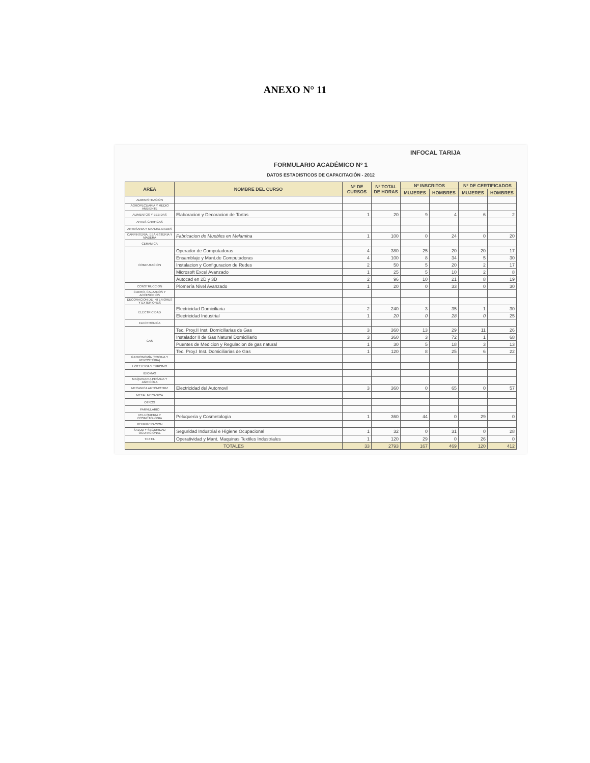ANEXO N° 11
INFOCAL TARIJA
FORMULARIO ACADÉMICO Nº 1
DATOS ESTADISTICOS DE CAPACITACIÓN - 2012
| AREA | NOMBRE DEL CURSO | Nº DE CURSOS | Nº TOTAL DE HORAS | Nº INSCRITOS | | Nº DE CERTIFICADOS | |
| --- | --- | --- | --- | --- | --- | --- | --- |
| | | | | MUJERES | HOMBRES | MUJERES | HOMBRES |
| ADMINISTRACION | | | | | | | |
| AGROPECUARIA Y MEDIO AMBIENTE | | | | | | | |
| ALIMENTOS Y BEBIDAS | Elaboracion y Decoracion de Tortas | 1 | 20 | 9 | 4 | 6 | 2 |
| ARTES GRAFICAS | | | | | | | |
| ARTESANIA Y MANUALIDADES | | | | | | | |
| CARPINTERIA, EBANISTERIA Y MADERA | Fabricacion de Muebles en Melamina | 1 | 100 | 0 | 24 | 0 | 20 |
| CERAMICA | | | | | | | |
| COMPUTACION | Operador de Computadoras | 4 | 380 | 25 | 20 | 20 | 17 |
| | Ensamblaje y Mant.de Computadoras | 4 | 100 | 8 | 34 | 5 | 30 |
| | Instalacion y Configuracion de Redes | 2 | 50 | 5 | 20 | 2 | 17 |
| | Microsoft Excel Avanzado | 1 | 25 | 5 | 10 | 2 | 8 |
| | Autocad en 2D y 3D | 2 | 96 | 10 | 21 | 8 | 19 |
| CONSTRUCCION | Plomería Nivel Avanzado | 1 | 20 | 0 | 33 | 0 | 30 |
| CUERO, CALZADOS Y ACCESORIOS | | | | | | | |
| DECORACION DE INTERIORES Y EXTERIORES | | | | | | | |
| ELECTRICIDAD | Electricidad Domiciliaria | 2 | 240 | 3 | 35 | 1 | 30 |
| | Electricidad Industrial | 1 | 20 | 0 | 28 | 0 | 25 |
| ELECTRONICA | | | | | | | |
| GAS | Tec. Proy.II Inst. Domiciliarias de Gas | 3 | 360 | 13 | 29 | 11 | 26 |
| | Instalador II de Gas Natural Domiciliario | 3 | 360 | 3 | 72 | 1 | 68 |
| | Puentes de Medicion y Regulacion de gas natural | 1 | 30 | 5 | 18 | 3 | 13 |
| | Tec. Proy.I Inst. Domiciliarias de Gas | 1 | 120 | 8 | 25 | 6 | 22 |
| GATRONOMÍA (COCINA Y REPOSTERIA) | | | | | | | |
| HOTELERIA Y TURISMO | | | | | | | |
| IDIOMAS | | | | | | | |
| MAQUINARIA PESADA Y AGRICOLA | | | | | | | |
| MECANICA AUTOMOTRIZ | Electricidad del Automovil | 3 | 360 | 0 | 65 | 0 | 57 |
| METAL MECANICA | | | | | | | |
| OTROS | | | | | | | |
| PARVULARIO | | | | | | | |
| PELUQUERIA Y COSMETOLOGIA | Peluqueria y Cosmetologia | 1 | 360 | 44 | 0 | 29 | 0 |
| REFRIGERACION | | | | | | | |
| SALUD Y SEGURIDAD OCUPACIONAL | Seguridad Industrial e Higiene Ocupacional | 1 | 32 | 0 | 31 | 0 | 28 |
| TEXTIL | Operatividad y Mant. Maquinas Textiles Industriales | 1 | 120 | 29 | 0 | 26 | 0 |
| TOTALES | | 33 | 2793 | 167 | 469 | 120 | 412 |